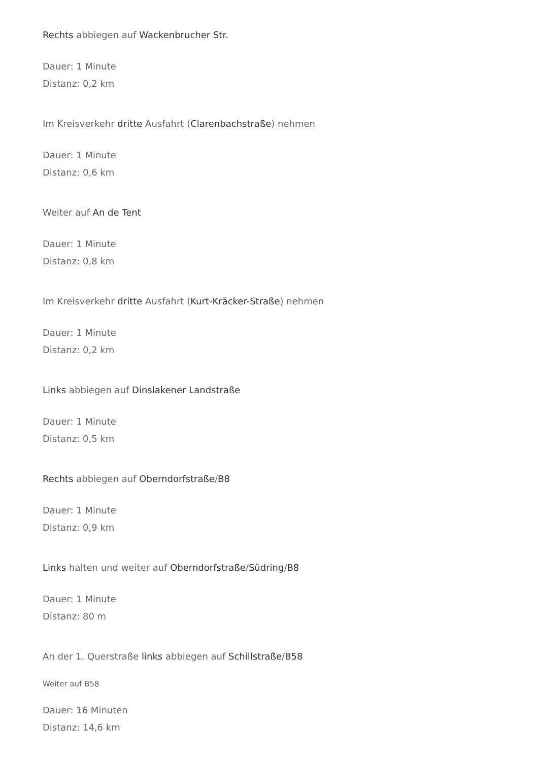Rechts abbiegen auf Wackenbrucher Str.
Dauer: 1 Minute
Distanz: 0,2 km
Im Kreisverkehr dritte Ausfahrt (Clarenbachstraße) nehmen
Dauer: 1 Minute
Distanz: 0,6 km
Weiter auf An de Tent
Dauer: 1 Minute
Distanz: 0,8 km
Im Kreisverkehr dritte Ausfahrt (Kurt-Kräcker-Straße) nehmen
Dauer: 1 Minute
Distanz: 0,2 km
Links abbiegen auf Dinslakener Landstraße
Dauer: 1 Minute
Distanz: 0,5 km
Rechts abbiegen auf Oberndorfstraße/B8
Dauer: 1 Minute
Distanz: 0,9 km
Links halten und weiter auf Oberndorfstraße/Südring/B8
Dauer: 1 Minute
Distanz: 80 m
An der 1. Querstraße links abbiegen auf Schillstraße/B58
Weiter auf B58
Dauer: 16 Minuten
Distanz: 14,6 km